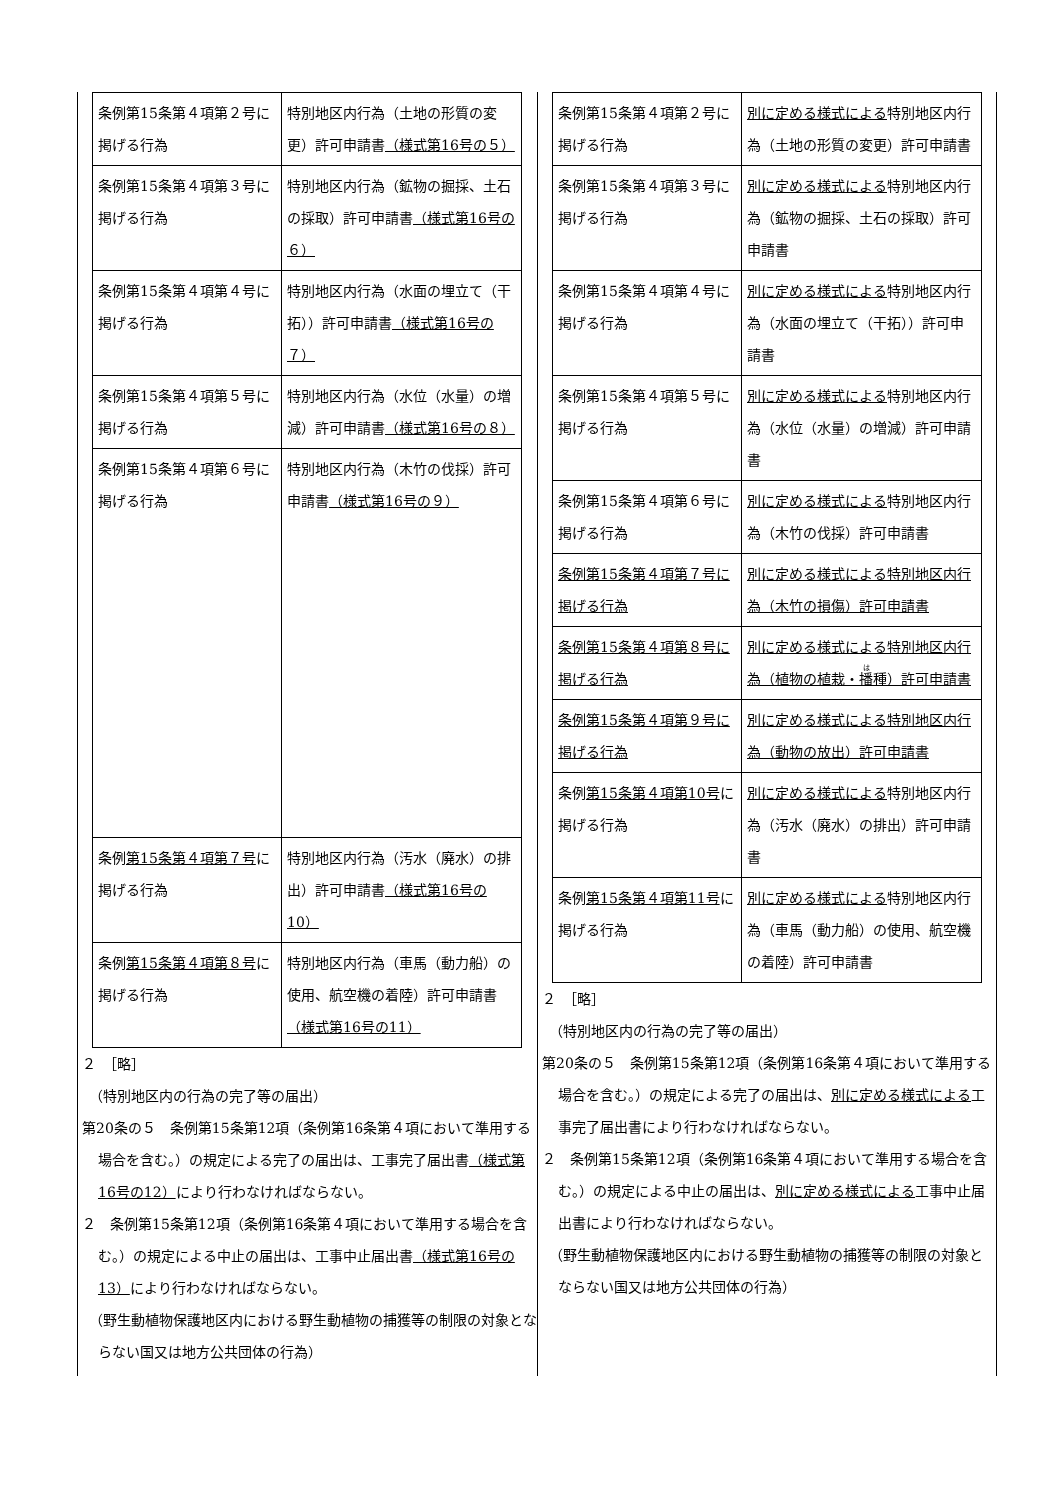| 条例第15条第４項第２号に掲げる行為 | 特別地区内行為（土地の形質の変更）許可申請書 （様式第16号の５） |
| 条例第15条第４項第３号に掲げる行為 | 特別地区内行為（鉱物の掘採、土石の採取）許可申請書 （様式第16号の６） |
| 条例第15条第４項第４号に掲げる行為 | 特別地区内行為（水面の埋立て（干拓））許可申請書 （様式第16号の７） |
| 条例第15条第４項第５号に掲げる行為 | 特別地区内行為（水位（水量）の増減）許可申請書 （様式第16号の８） |
| 条例第15条第４項第６号に掲げる行為 | 特別地区内行為（木竹の伐採）許可申請書 （様式第16号の９） |
| 条例 第15条第４項第７号 に掲げる行為 | 特別地区内行為（汚水（廃水）の排出）許可申請書 （様式第16号の10） |
| 条例 第15条第４項第８号 に掲げる行為 | 特別地区内行為（車馬（動力船）の使用、航空機の着陸）許可申請書 （様式第16号の11） |
２　［略］
　（特別地区内の行為の完了等の届出）
第20条の５　条例第15条第12項（条例第16条第４項において準用する場合を含む。）の規定による完了の届出は、工事完了届出書（様式第16号の12）により行わなければならない。
２　条例第15条第12項（条例第16条第４項において準用する場合を含む。）の規定による中止の届出は、工事中止届出書（様式第16号の13）により行わなければならない。
　（野生動植物保護地区内における野生動植物の捕獲等の制限の対象とならない国又は地方公共団体の行為）
| 条例第15条第４項第２号に掲げる行為 | 別に定める様式による 特別地区内行為（土地の形質の変更）許可申請書 |
| 条例第15条第４項第３号に掲げる行為 | 別に定める様式による 特別地区内行為（鉱物の掘採、土石の採取）許可申請書 |
| 条例第15条第４項第４号に掲げる行為 | 別に定める様式による 特別地区内行為（水面の埋立て（干拓））許可申請書 |
| 条例第15条第４項第５号に掲げる行為 | 別に定める様式による 特別地区内行為（水位（水量）の増減）許可申請書 |
| 条例第15条第４項第６号に掲げる行為 | 別に定める様式による 特別地区内行為（木竹の伐採）許可申請書 |
| 条例第15条第４項第７号に掲げる行為 | 別に定める様式による特別地区内行為（木竹の損傷）許可申請書 |
| 条例第15条第４項第８号に掲げる行為 | 別に定める様式による特別地区内行為（植物の植栽・ 播 種）許可申請書 |
| 条例第15条第４項第９号に掲げる行為 | 別に定める様式による特別地区内行為（動物の放出）許可申請書 |
| 条例 第15条第４項第10号 に掲げる行為 | 別に定める様式による 特別地区内行為（汚水（廃水）の排出）許可申請書 |
| 条例 第15条第４項第11号 に掲げる行為 | 別に定める様式による 特別地区内行為（車馬（動力船）の使用、航空機の着陸）許可申請書 |
２　［略］
　（特別地区内の行為の完了等の届出）
第20条の５　条例第15条第12項（条例第16条第４項において準用する場合を含む。）の規定による完了の届出は、別に定める様式による工事完了届出書により行わなければならない。
２　条例第15条第12項（条例第16条第４項において準用する場合を含む。）の規定による中止の届出は、別に定める様式による工事中止届出書により行わなければならない。
　（野生動植物保護地区内における野生動植物の捕獲等の制限の対象とならない国又は地方公共団体の行為）